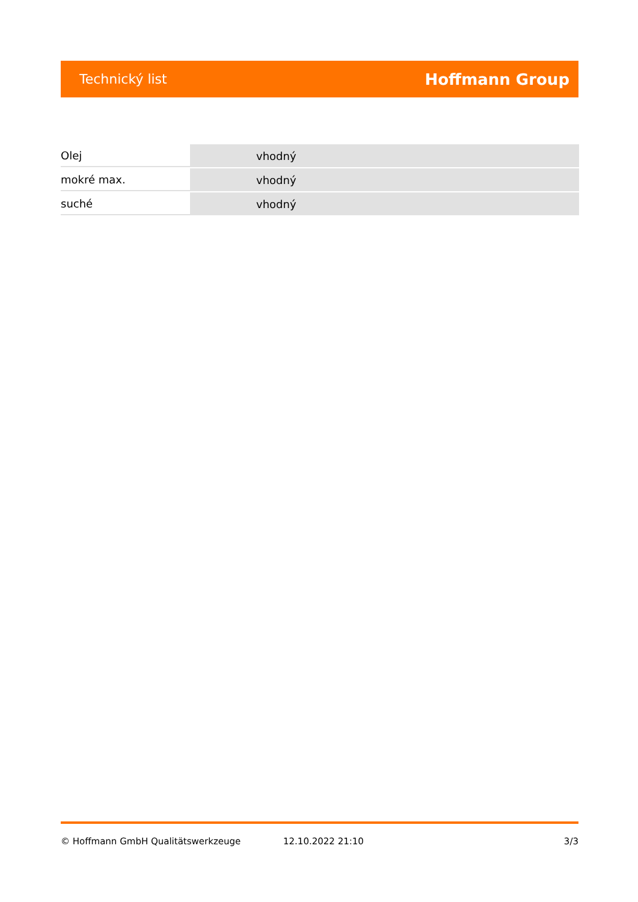Technický list Hoffmann Group
| Olej | vhodný |
| mokré max. | vhodný |
| suché | vhodný |
© Hoffmann GmbH Qualitätswerkzeuge 12.10.2022 21:10 3/3